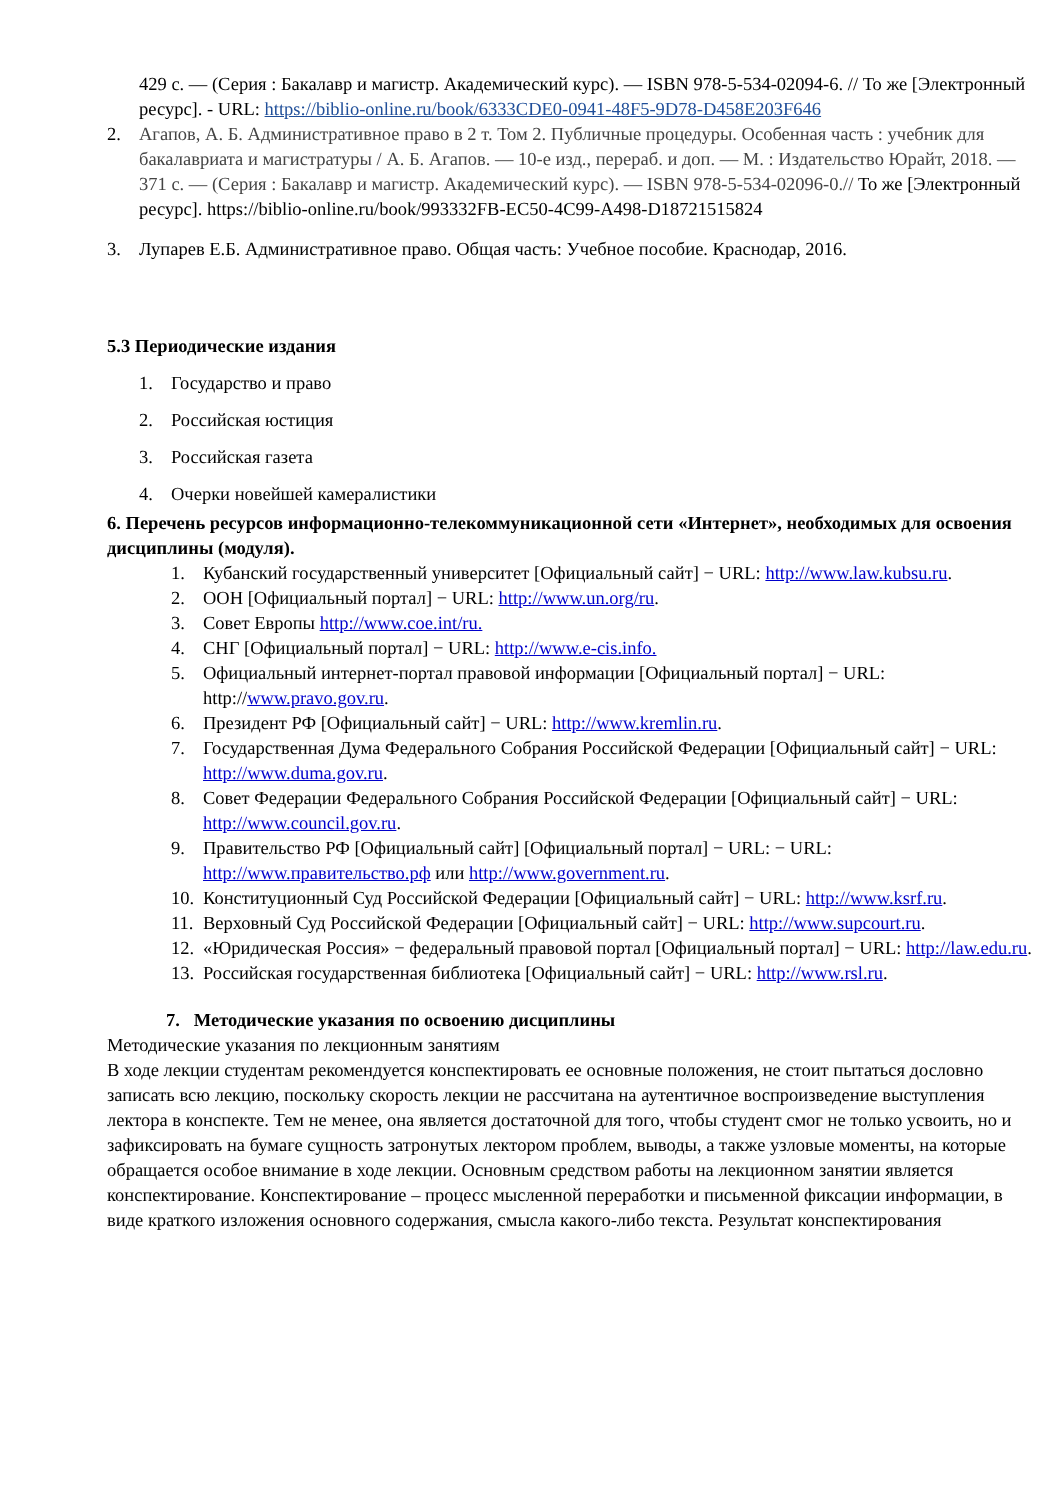429 с. — (Серия : Бакалавр и магистр. Академический курс). — ISBN 978-5-534-02094-6. // То же [Электронный ресурс]. - URL: https://biblio-online.ru/book/6333CDE0-0941-48F5-9D78-D458E203F646
2. Агапов, А. Б. Административное право в 2 т. Том 2. Публичные процедуры. Особенная часть : учебник для бакалавриата и магистратуры / А. Б. Агапов. — 10-е изд., перераб. и доп. — М. : Издательство Юрайт, 2018. — 371 с. — (Серия : Бакалавр и магистр. Академический курс). — ISBN 978-5-534-02096-0.// То же [Электронный ресурс]. https://biblio-online.ru/book/993332FB-EC50-4C99-A498-D18721515824
3. Лупарев Е.Б. Административное право. Общая часть: Учебное пособие. Краснодар, 2016.
5.3 Периодические издания
1. Государство и право
2. Российская юстиция
3. Российская газета
4. Очерки новейшей камералистики
6. Перечень ресурсов информационно-телекоммуникационной сети «Интернет», необходимых для освоения дисциплины (модуля).
1. Кубанский государственный университет [Официальный сайт] − URL: http://www.law.kubsu.ru.
2. ООН [Официальный портал] − URL: http://www.un.org/ru.
3. Совет Европы http://www.coe.int/ru.
4. СНГ [Официальный портал] − URL: http://www.e-cis.info.
5. Официальный интернет-портал правовой информации [Официальный портал] − URL: http://www.pravo.gov.ru.
6. Президент РФ [Официальный сайт] − URL: http://www.kremlin.ru.
7. Государственная Дума Федерального Собрания Российской Федерации [Официальный сайт] − URL: http://www.duma.gov.ru.
8. Совет Федерации Федерального Собрания Российской Федерации [Официальный сайт] − URL: http://www.council.gov.ru.
9. Правительство РФ [Официальный сайт] [Официальный портал] − URL: − URL: http://www.правительство.рф или http://www.government.ru.
10. Конституционный Суд Российской Федерации [Официальный сайт] − URL: http://www.ksrf.ru.
11. Верховный Суд Российской Федерации [Официальный сайт] − URL: http://www.supcourt.ru.
12. «Юридическая Россия» − федеральный правовой портал [Официальный портал] − URL: http://law.edu.ru.
13. Российская государственная библиотека [Официальный сайт] − URL: http://www.rsl.ru.
7. Методические указания по освоению дисциплины
Методические указания по лекционным занятиям
В ходе лекции студентам рекомендуется конспектировать ее основные положения, не стоит пытаться дословно записать всю лекцию, поскольку скорость лекции не рассчитана на аутентичное воспроизведение выступления лектора в конспекте. Тем не менее, она является достаточной для того, чтобы студент смог не только усвоить, но и зафиксировать на бумаге сущность затронутых лектором проблем, выводы, а также узловые моменты, на которые обращается особое внимание в ходе лекции. Основным средством работы на лекционном занятии является конспектирование. Конспектирование – процесс мысленной переработки и письменной фиксации информации, в виде краткого изложения основного содержания, смысла какого-либо текста. Результат конспектирования